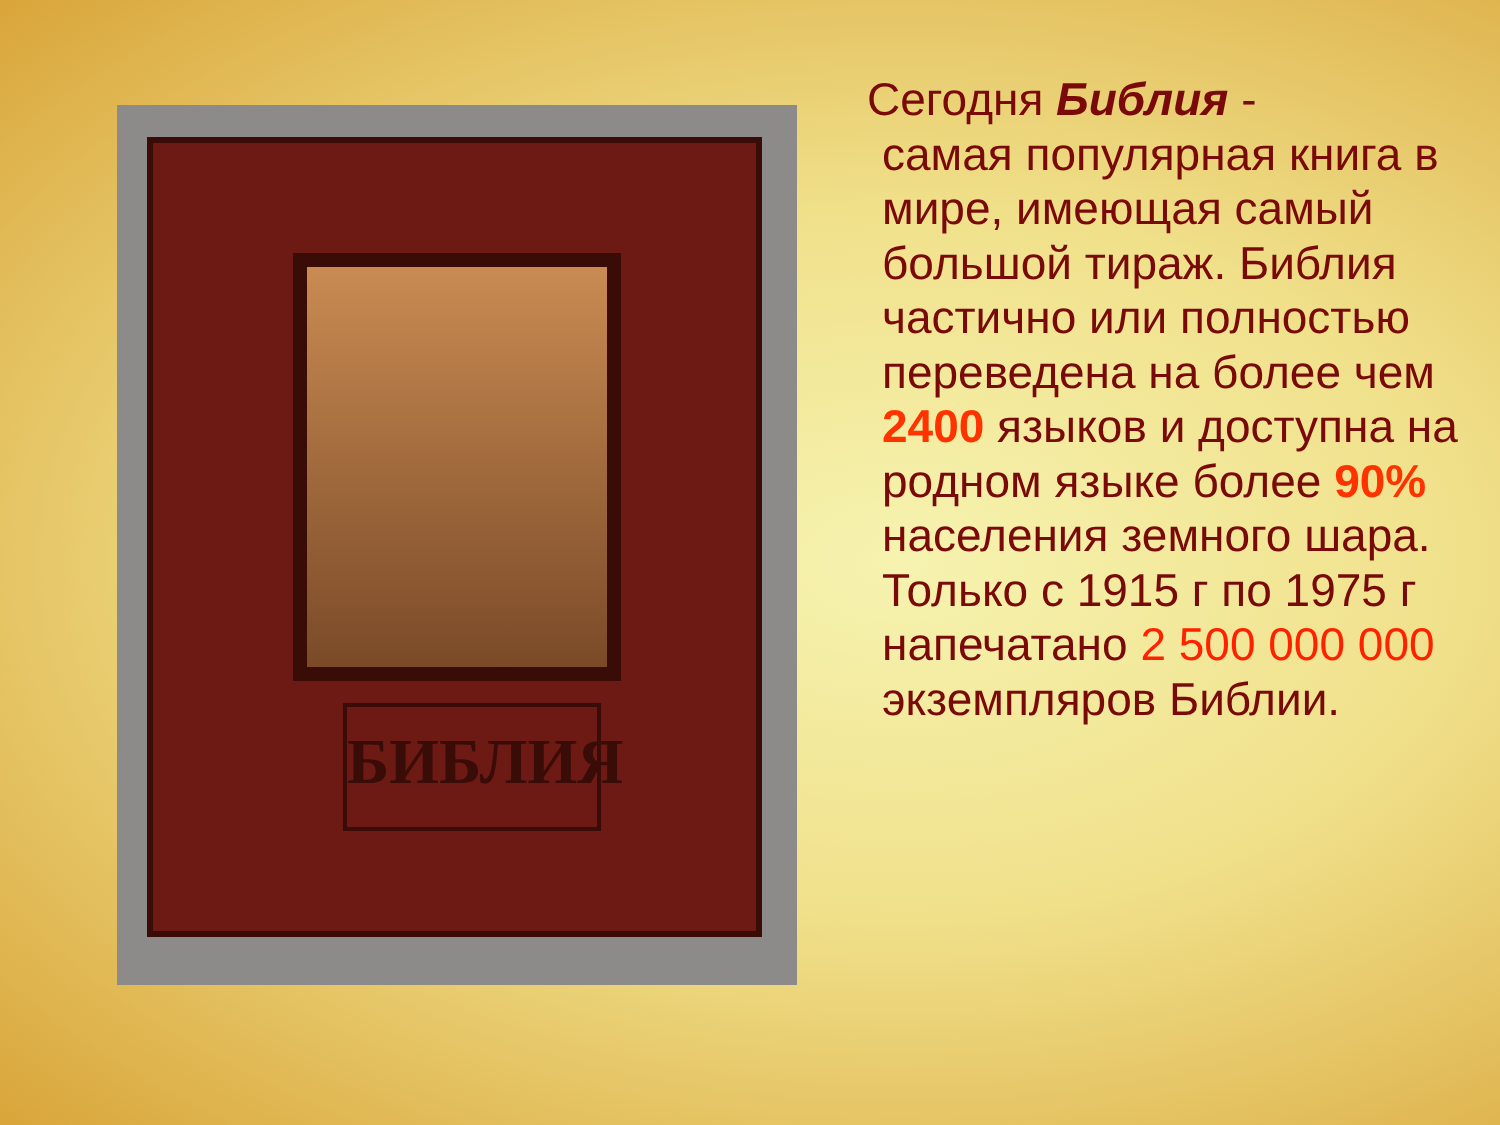БИБЛИЯ
Сегодня Библия -
самая популярная книга в мире, имеющая самый большой тираж. Библия частично или полностью переведена на более чем 2400 языков и доступна на родном языке более 90% населения земного шара. Только с 1915 г по 1975 г напечатано 2 500 000 000 экземпляров Библии.